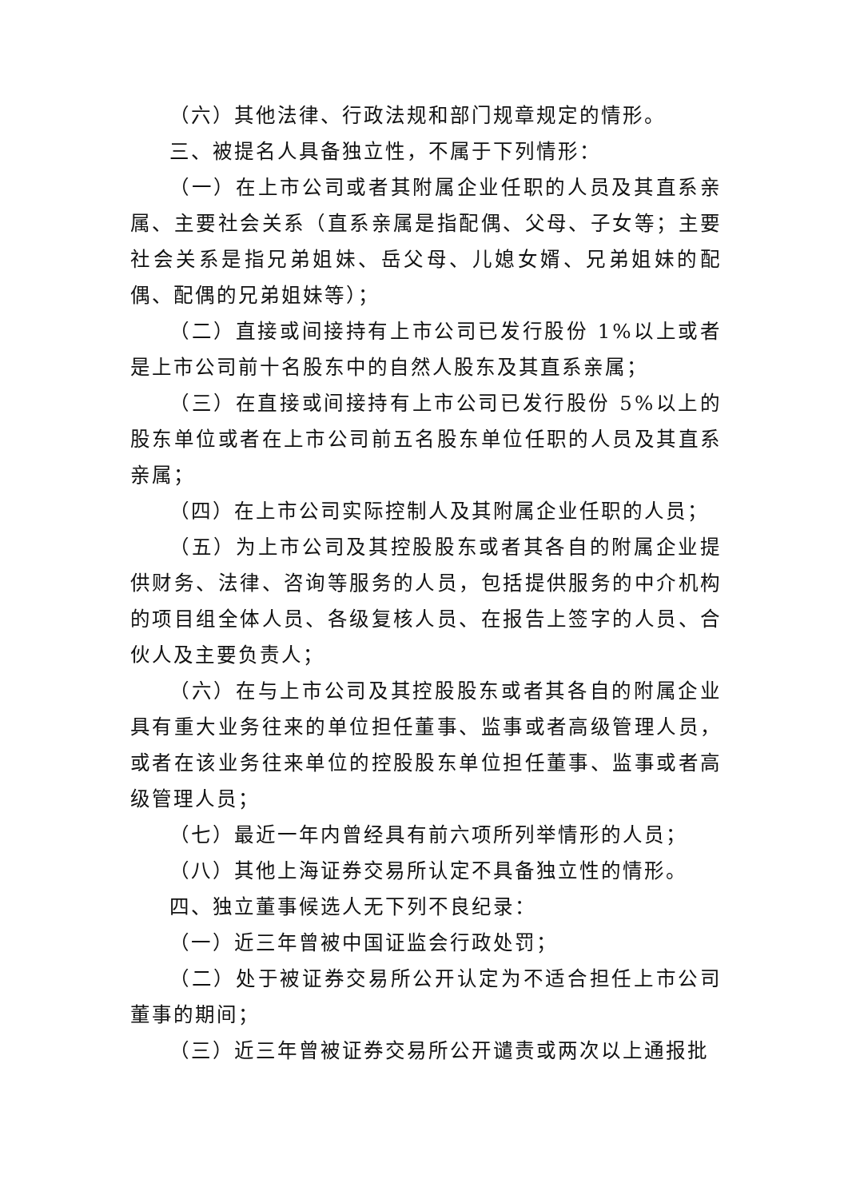（六）其他法律、行政法规和部门规章规定的情形。
三、被提名人具备独立性，不属于下列情形：
（一）在上市公司或者其附属企业任职的人员及其直系亲属、主要社会关系（直系亲属是指配偶、父母、子女等；主要社会关系是指兄弟姐妹、岳父母、儿媳女婿、兄弟姐妹的配偶、配偶的兄弟姐妹等）；
（二）直接或间接持有上市公司已发行股份 1%以上或者是上市公司前十名股东中的自然人股东及其直系亲属；
（三）在直接或间接持有上市公司已发行股份 5%以上的股东单位或者在上市公司前五名股东单位任职的人员及其直系亲属；
（四）在上市公司实际控制人及其附属企业任职的人员；
（五）为上市公司及其控股股东或者其各自的附属企业提供财务、法律、咨询等服务的人员，包括提供服务的中介机构的项目组全体人员、各级复核人员、在报告上签字的人员、合伙人及主要负责人；
（六）在与上市公司及其控股股东或者其各自的附属企业具有重大业务往来的单位担任董事、监事或者高级管理人员，或者在该业务往来单位的控股股东单位担任董事、监事或者高级管理人员；
（七）最近一年内曾经具有前六项所列举情形的人员；
（八）其他上海证券交易所认定不具备独立性的情形。
四、独立董事候选人无下列不良纪录：
（一）近三年曾被中国证监会行政处罚；
（二）处于被证券交易所公开认定为不适合担任上市公司董事的期间；
（三）近三年曾被证券交易所公开谴责或两次以上通报批